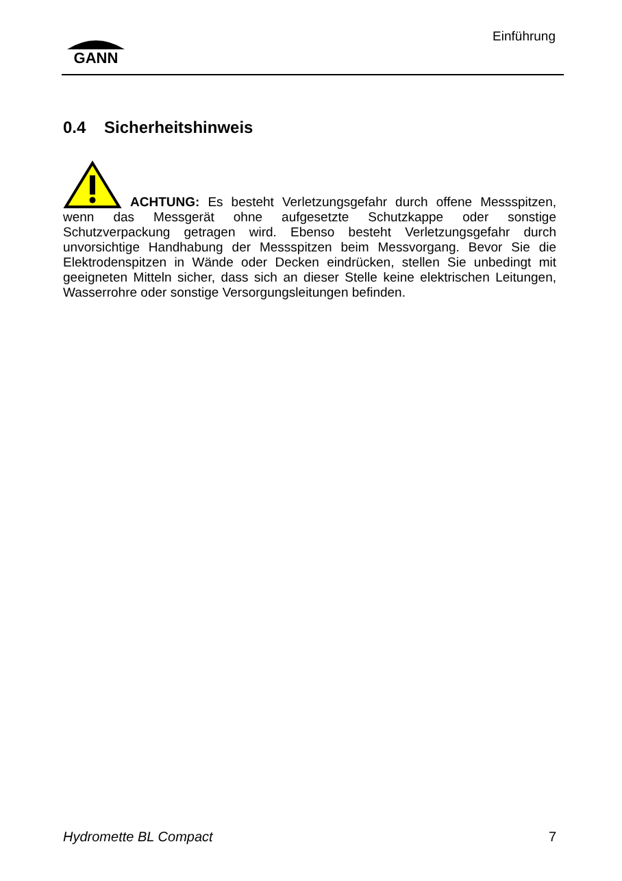GANN
Einführung
0.4 Sicherheitshinweis
ACHTUNG: Es besteht Verletzungsgefahr durch offene Messspitzen, wenn das Messgerät ohne aufgesetzte Schutzkappe oder sonstige Schutzverpackung getragen wird. Ebenso besteht Verletzungsgefahr durch unvorsichtige Handhabung der Messspitzen beim Messvorgang. Bevor Sie die Elektrodenspitzen in Wände oder Decken eindrücken, stellen Sie unbedingt mit geeigneten Mitteln sicher, dass sich an dieser Stelle keine elektrischen Leitungen, Wasserrohre oder sonstige Versorgungsleitungen befinden.
Hydromette BL Compact 7